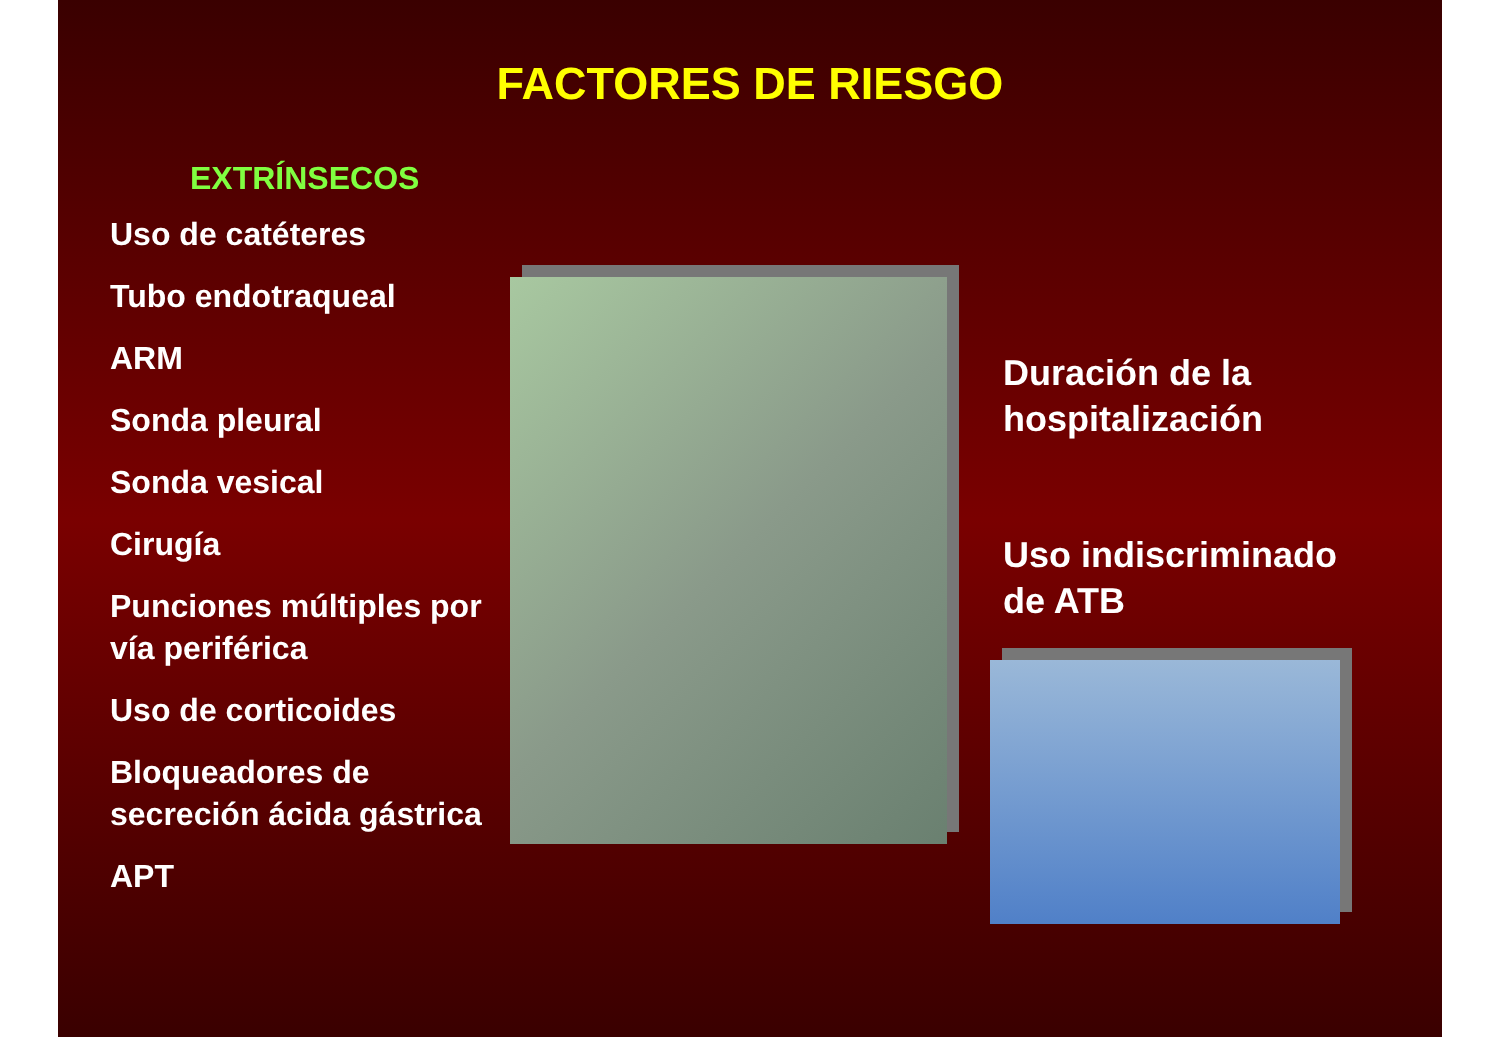FACTORES DE RIESGO
EXTRÍNSECOS
Uso de catéteres
Tubo endotraqueal
ARM
Sonda pleural
Sonda vesical
Cirugía
Punciones múltiples por vía periférica
Uso de corticoides
Bloqueadores de secreción ácida gástrica
APT
Duración de la
hospitalización
Uso indiscriminado
de ATB